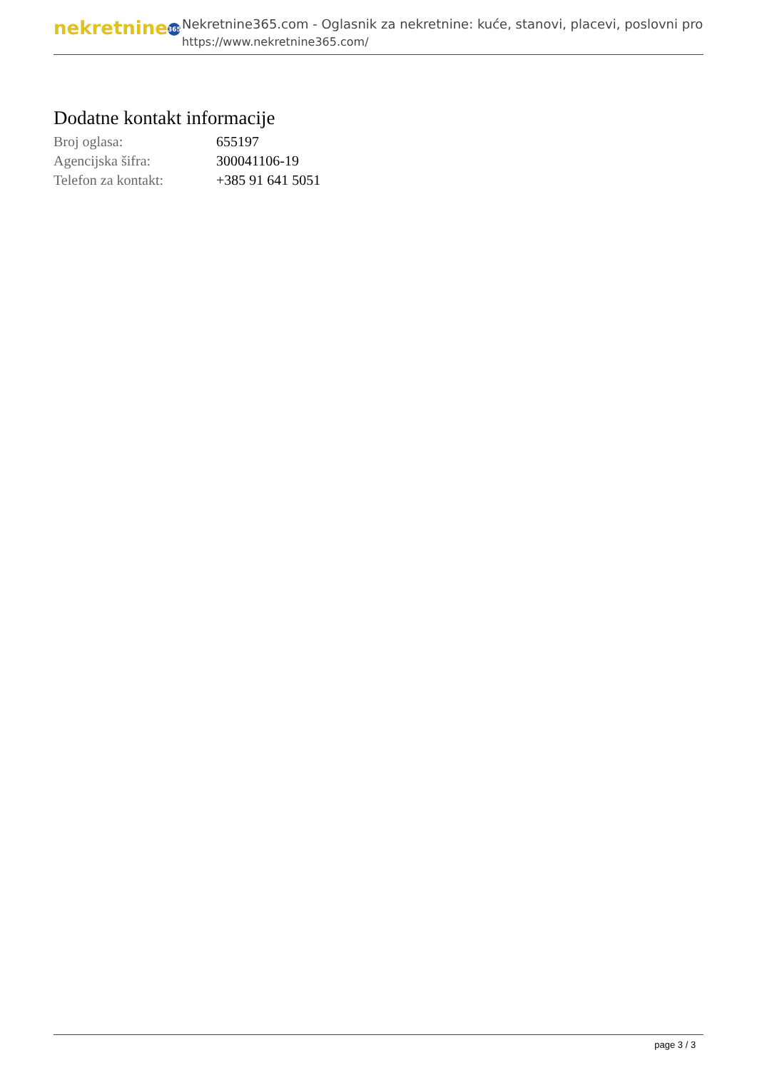nekretnine 365
Nekretnine365.com - Oglasnik za nekretnine: kuće, stanovi, placevi, poslovni pro
https://www.nekretnine365.com/
Dodatne kontakt informacije
| Broj oglasa: | 655197 |
| Agencijska šifra: | 300041106-19 |
| Telefon za kontakt: | +385 91 641 5051 |
page 3 / 3